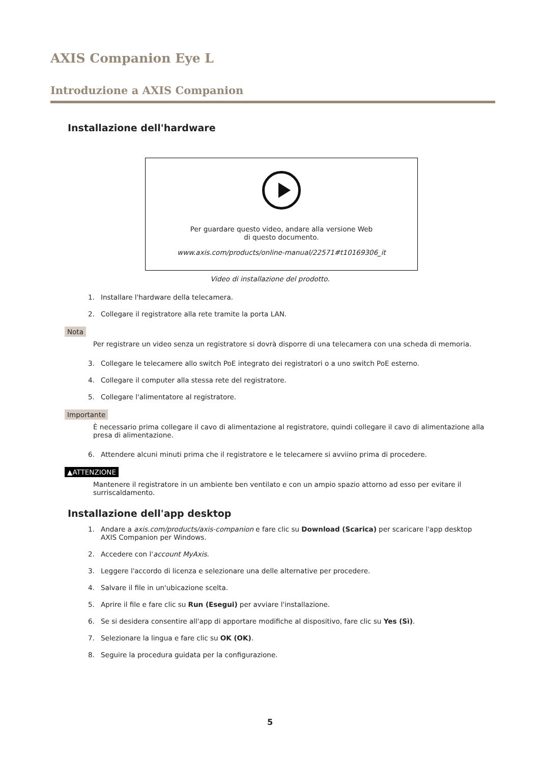AXIS Companion Eye L
Introduzione a AXIS Companion
Installazione dell'hardware
Per guardare questo video, andare alla versione Web
di questo documento.
www.axis.com/products/online-manual/22571#t10169306_it
Video di installazione del prodotto.
1. Installare l'hardware della telecamera.
2. Collegare il registratore alla rete tramite la porta LAN.
Nota
Per registrare un video senza un registratore si dovrà disporre di una telecamera con una scheda di memoria.
3. Collegare le telecamere allo switch PoE integrato dei registratori o a uno switch PoE esterno.
4. Collegare il computer alla stessa rete del registratore.
5. Collegare l'alimentatore al registratore.
Importante
È necessario prima collegare il cavo di alimentazione al registratore, quindi collegare il cavo di alimentazione alla presa di alimentazione.
6. Attendere alcuni minuti prima che il registratore e le telecamere si avviino prima di procedere.
▲ATTENZIONE
Mantenere il registratore in un ambiente ben ventilato e con un ampio spazio attorno ad esso per evitare il surriscaldamento.
Installazione dell'app desktop
1. Andare a axis.com/products/axis-companion e fare clic su Download (Scarica) per scaricare l'app desktop
AXIS Companion per Windows.
2. Accedere con l'account MyAxis.
3. Leggere l'accordo di licenza e selezionare una delle alternative per procedere.
4. Salvare il file in un'ubicazione scelta.
5. Aprire il file e fare clic su Run (Esegui) per avviare l'installazione.
6. Se si desidera consentire all'app di apportare modifiche al dispositivo, fare clic su Yes (Sì).
7. Selezionare la lingua e fare clic su OK (OK).
8. Seguire la procedura guidata per la configurazione.
5